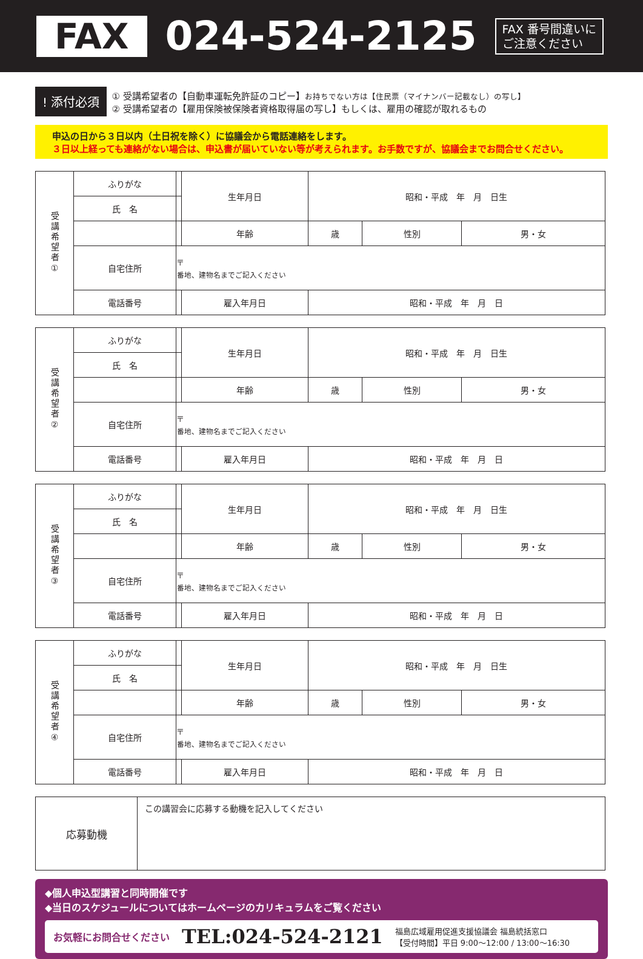FAX
024-524-2125
FAX 番号間違いに
ご注意ください
! 添付必須
① 受講希望者の【自動車運転免許証のコピー】お持ちでない方は【住民票（マイナンバー記載なし）の写し】
② 受講希望者の【雇用保険被保険者資格取得届の写し】もしくは、雇用の確認が取れるもの
申込の日から３日以内（土日祝を除く）に協議会から電話連絡をします。
３日以上経っても連絡がない場合は、申込書が届いていない等が考えられます。お手数ですが、協議会までお問合せください。
| 受講希望者① | ふりがな | | 生年月日 | 昭和・平成 年 月 日生 | | |
| | 氏 名 | | | | | |
| | | | 年齢 | 歳 | 性別 | 男・女 |
| | 自宅住所 | 〒 番地、建物名までご記入ください | | | | |
| | 電話番号 | | 雇入年月日 | 昭和・平成 年 月 日 | | |
| 受講希望者② | ふりがな | | 生年月日 | 昭和・平成 年 月 日生 | | |
| | 氏 名 | | | | | |
| | | | 年齢 | 歳 | 性別 | 男・女 |
| | 自宅住所 | 〒 番地、建物名までご記入ください | | | | |
| | 電話番号 | | 雇入年月日 | 昭和・平成 年 月 日 | | |
| 受講希望者③ | ふりがな | | 生年月日 | 昭和・平成 年 月 日生 | | |
| | 氏 名 | | | | | |
| | | | 年齢 | 歳 | 性別 | 男・女 |
| | 自宅住所 | 〒 番地、建物名までご記入ください | | | | |
| | 電話番号 | | 雇入年月日 | 昭和・平成 年 月 日 | | |
| 受講希望者④ | ふりがな | | 生年月日 | 昭和・平成 年 月 日生 | | |
| | 氏 名 | | | | | |
| | | | 年齢 | 歳 | 性別 | 男・女 |
| | 自宅住所 | 〒 番地、建物名までご記入ください | | | | |
| | 電話番号 | | 雇入年月日 | 昭和・平成 年 月 日 | | |
| 応募動機 | この講習会に応募する動機を記入してください |
◆個人申込型講習と同時開催です
◆当日のスケジュールについてはホームページのカリキュラムをご覧ください
お気軽にお問合せください TEL:024-524-2121 福島広域雇用促進支援協議会 福島統括窓口
【受付時間】平日 9:00～12:00 / 13:00～16:30